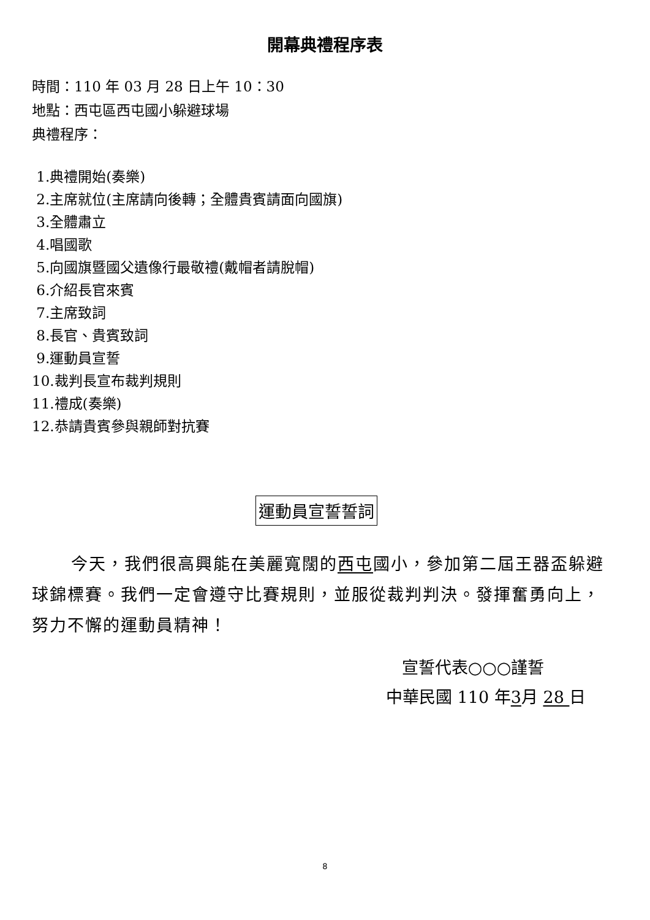開幕典禮程序表
時間：110 年 03 月 28 日上午 10：30
地點：西屯區西屯國小躲避球場
典禮程序：
1.典禮開始(奏樂)
2.主席就位(主席請向後轉；全體貴賓請面向國旗)
3.全體肅立
4.唱國歌
5.向國旗暨國父遺像行最敬禮(戴帽者請脫帽)
6.介紹長官來賓
7.主席致詞
8.長官、貴賓致詞
9.運動員宣誓
10.裁判長宣布裁判規則
11.禮成(奏樂)
12.恭請貴賓參與親師對抗賽
運動員宣誓誓詞
今天，我們很高興能在美麗寬闊的西屯國小，參加第二屆王器盃躲避球錦標賽。我們一定會遵守比賽規則，並服從裁判判決。發揮奮勇向上，努力不懈的運動員精神！
宣誓代表○○○謹誓
中華民國 110 年3月 28 日
8